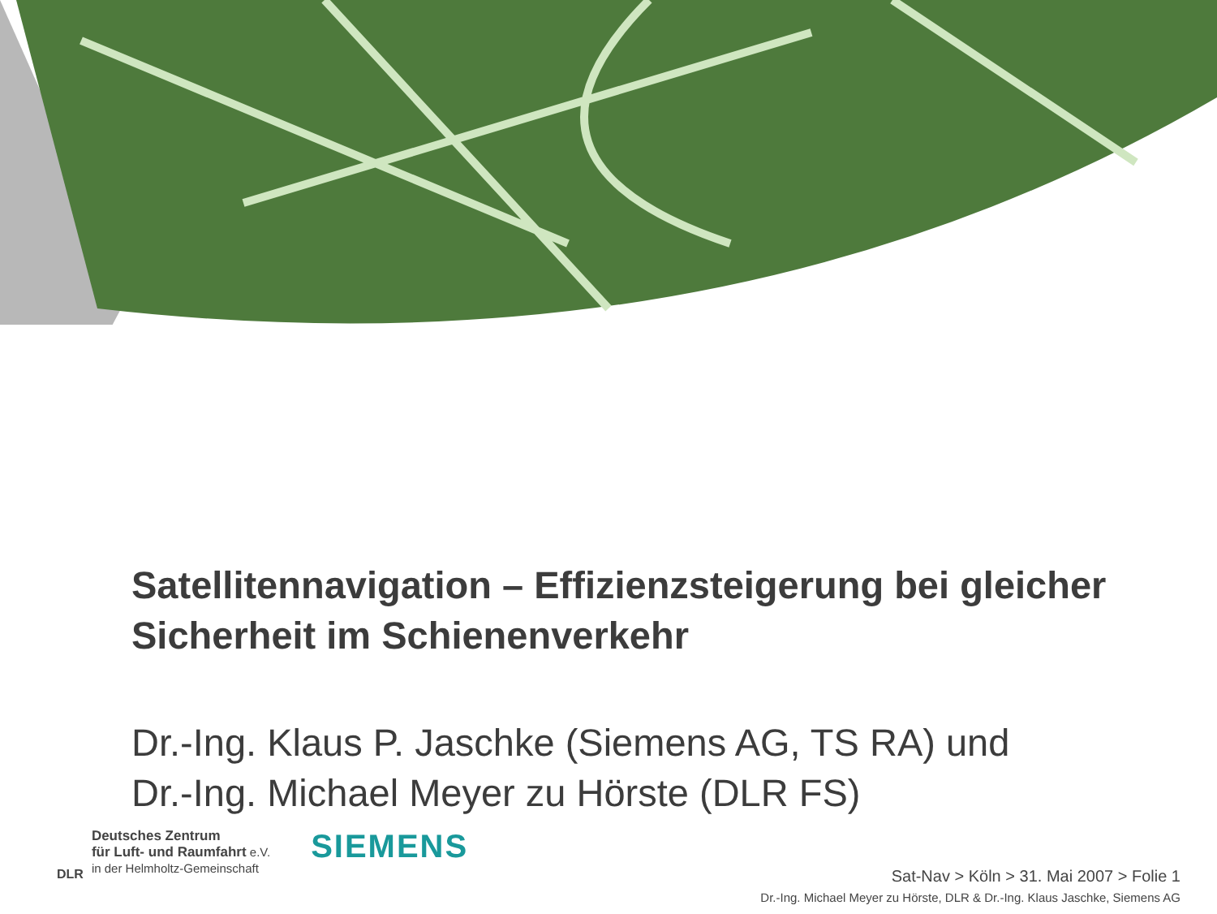Satellitennavigation – Effizienzsteigerung bei gleicher Sicherheit im Schienenverkehr
Dr.-Ing. Klaus P. Jaschke (Siemens AG, TS RA) und
Dr.-Ing. Michael Meyer zu Hörste (DLR FS)
DLR
Deutsches Zentrum
für Luft- und Raumfahrt e.V.
in der Helmholtz-Gemeinschaft
SIEMENS
Sat-Nav > Köln > 31. Mai 2007 > Folie 1
Dr.-Ing. Michael Meyer zu Hörste, DLR & Dr.-Ing. Klaus Jaschke, Siemens AG